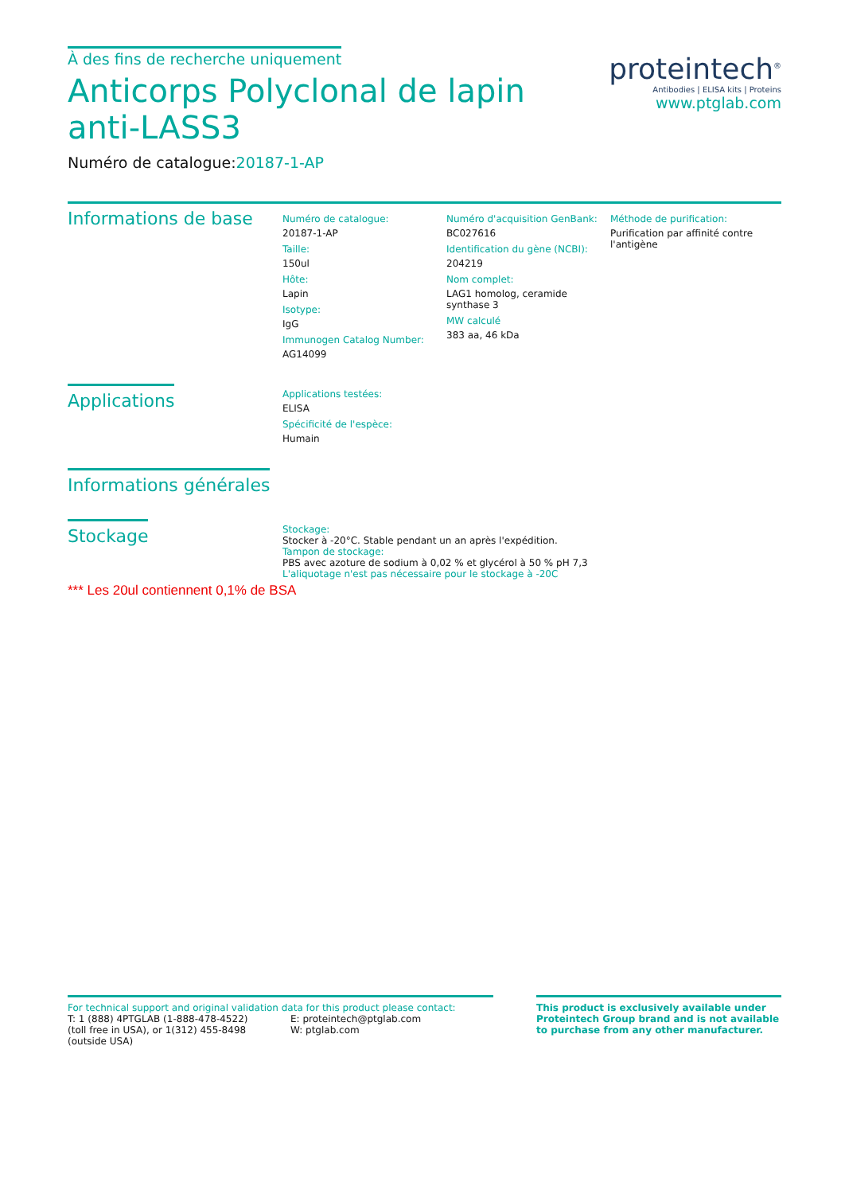À des fins de recherche uniquement
Anticorps Polyclonal de lapin anti-LASS3
Numéro de catalogue:20187-1-AP
proteintech<sup>®</sup>
Antibodies | ELISA kits | Proteins
www.ptglab.com
Informations de base
Numéro de catalogue:
20187-1-AP
Taille:
150ul
Hôte:
Lapin
Isotype:
IgG
Immunogen Catalog Number:
AG14099
Numéro d'acquisition GenBank:
BC027616
Identification du gène (NCBI):
204219
Nom complet:
LAG1 homolog, ceramide synthase 3
MW calculé
383 aa, 46 kDa
Méthode de purification:
Purification par affinité contre l'antigène
Applications
Applications testées:
ELISA
Spécificité de l'espèce:
Humain
Informations générales
Stockage
Stockage:
Stocker à -20°C. Stable pendant un an après l'expédition.
Tampon de stockage:
PBS avec azoture de sodium à 0,02 % et glycérol à 50 % pH 7,3
L'aliquotage n'est pas nécessaire pour le stockage à -20C
*** Les 20ul contiennent 0,1% de BSA
For technical support and original validation data for this product please contact:
T: 1 (888) 4PTGLAB (1-888-478-4522) (toll free in USA), or 1(312) 455-8498 (outside USA)
E: proteintech@ptglab.com
W: ptglab.com
This product is exclusively available under Proteintech Group brand and is not available to purchase from any other manufacturer.